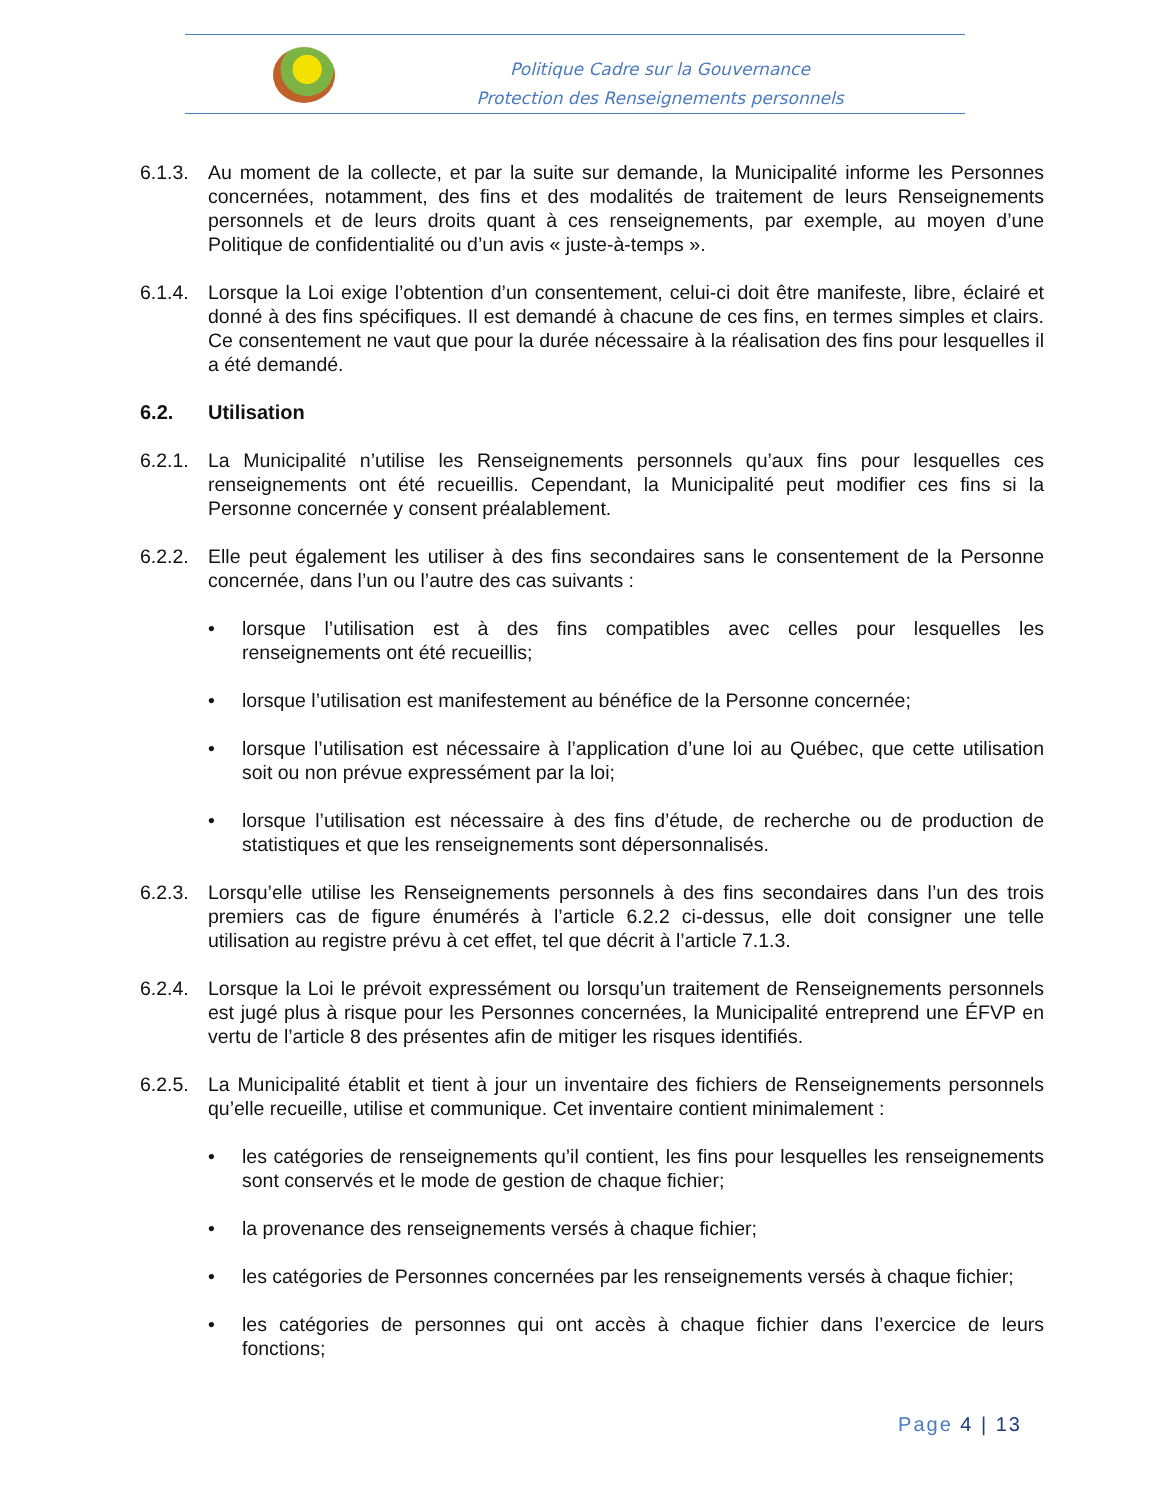Politique Cadre sur la Gouvernance
Protection des Renseignements personnels
6.1.3.
Au moment de la collecte, et par la suite sur demande, la Municipalité informe les Personnes concernées, notamment, des fins et des modalités de traitement de leurs Renseignements personnels et de leurs droits quant à ces renseignements, par exemple, au moyen d’une Politique de confidentialité ou d’un avis « juste-à-temps ».
6.1.4.
Lorsque la Loi exige l’obtention d’un consentement, celui-ci doit être manifeste, libre, éclairé et donné à des fins spécifiques. Il est demandé à chacune de ces fins, en termes simples et clairs. Ce consentement ne vaut que pour la durée nécessaire à la réalisation des fins pour lesquelles il a été demandé.
6.2. Utilisation
6.2.1.
La Municipalité n’utilise les Renseignements personnels qu’aux fins pour lesquelles ces renseignements ont été recueillis. Cependant, la Municipalité peut modifier ces fins si la Personne concernée y consent préalablement.
6.2.2.
Elle peut également les utiliser à des fins secondaires sans le consentement de la Personne concernée, dans l’un ou l’autre des cas suivants :
• lorsque l’utilisation est à des fins compatibles avec celles pour lesquelles les renseignements ont été recueillis;
• lorsque l’utilisation est manifestement au bénéfice de la Personne concernée;
• lorsque l’utilisation est nécessaire à l’application d’une loi au Québec, que cette utilisation soit ou non prévue expressément par la loi;
• lorsque l’utilisation est nécessaire à des fins d’étude, de recherche ou de production de statistiques et que les renseignements sont dépersonnalisés.
6.2.3.
Lorsqu’elle utilise les Renseignements personnels à des fins secondaires dans l’un des trois premiers cas de figure énumérés à l’article 6.2.2 ci-dessus, elle doit consigner une telle utilisation au registre prévu à cet effet, tel que décrit à l’article 7.1.3.
6.2.4.
Lorsque la Loi le prévoit expressément ou lorsqu’un traitement de Renseignements personnels est jugé plus à risque pour les Personnes concernées, la Municipalité entreprend une ÉFVP en vertu de l’article 8 des présentes afin de mitiger les risques identifiés.
6.2.5.
La Municipalité établit et tient à jour un inventaire des fichiers de Renseignements personnels qu’elle recueille, utilise et communique. Cet inventaire contient minimalement :
• les catégories de renseignements qu’il contient, les fins pour lesquelles les renseignements sont conservés et le mode de gestion de chaque fichier;
• la provenance des renseignements versés à chaque fichier;
• les catégories de Personnes concernées par les renseignements versés à chaque fichier;
• les catégories de personnes qui ont accès à chaque fichier dans l’exercice de leurs fonctions;
Page 4 | 13